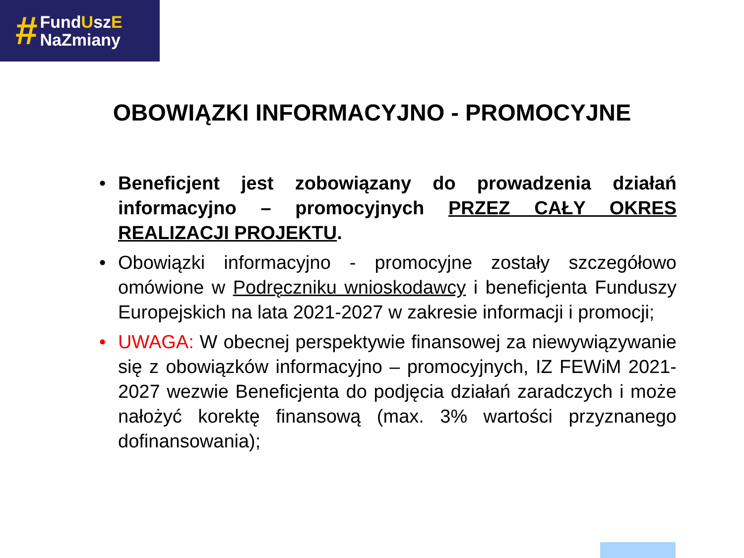#
FundUszE
NaZmiany
OBOWIĄZKI INFORMACYJNO - PROMOCYJNE
• Beneficjent jest zobowiązany do prowadzenia działań informacyjno – promocyjnych PRZEZ CAŁY OKRES REALIZACJI PROJEKTU.
• Obowiązki informacyjno - promocyjne zostały szczegółowo omówione w Podręczniku wnioskodawcy i beneficjenta Funduszy Europejskich na lata 2021-2027 w zakresie informacji i promocji;
• UWAGA: W obecnej perspektywie finansowej za niewywiązywanie się z obowiązków informacyjno – promocyjnych, IZ FEWiM 2021-2027 wezwie Beneficjenta do podjęcia działań zaradczych i może nałożyć korektę finansową (max. 3% wartości przyznanego dofinansowania);